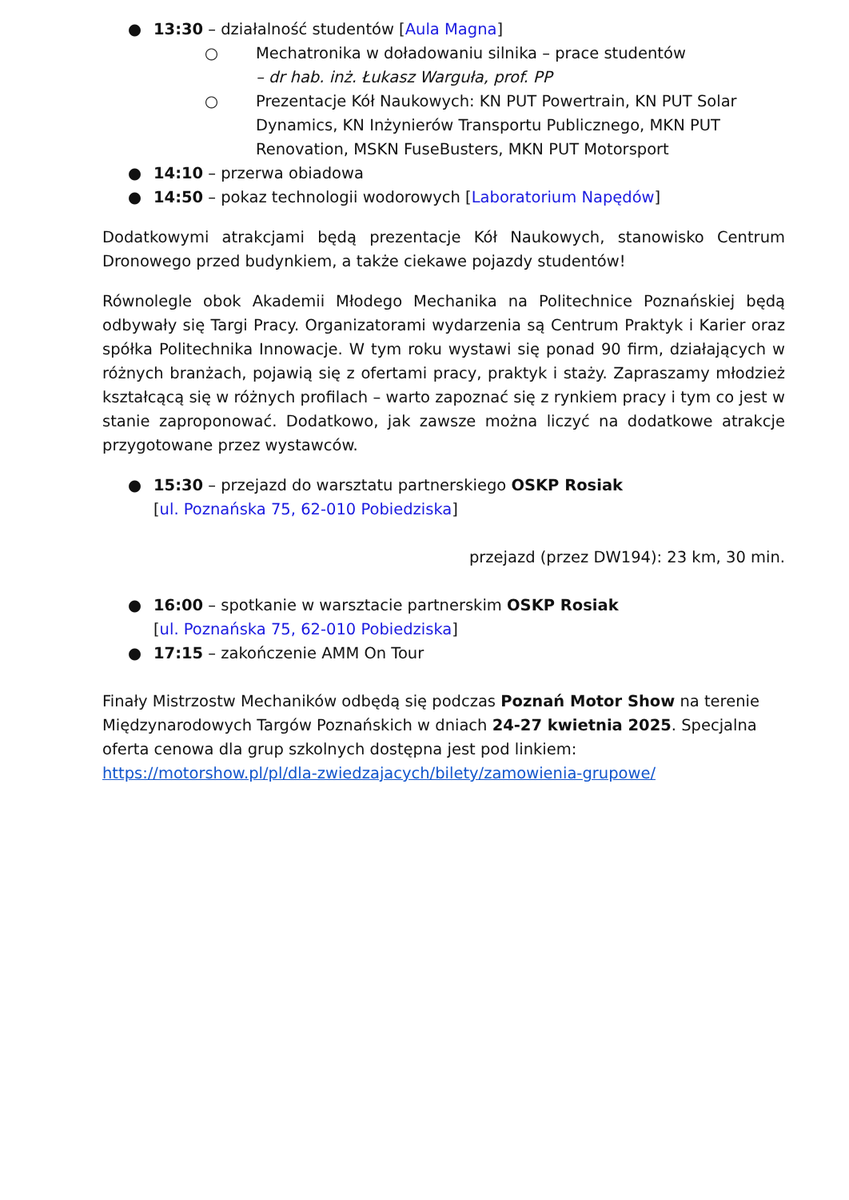● 13:30 – działalność studentów [Aula Magna]
○ Mechatronika w doładowaniu silnika – prace studentów
– dr hab. inż. Łukasz Warguła, prof. PP
○ Prezentacje Kół Naukowych: KN PUT Powertrain, KN PUT Solar Dynamics, KN Inżynierów Transportu Publicznego, MKN PUT Renovation, MSKN FuseBusters, MKN PUT Motorsport
● 14:10 – przerwa obiadowa
● 14:50 – pokaz technologii wodorowych [Laboratorium Napędów]
Dodatkowymi atrakcjami będą prezentacje Kół Naukowych, stanowisko Centrum Dronowego przed budynkiem, a także ciekawe pojazdy studentów!
Równolegle obok Akademii Młodego Mechanika na Politechnice Poznańskiej będą odbywały się Targi Pracy. Organizatorami wydarzenia są Centrum Praktyk i Karier oraz spółka Politechnika Innowacje. W tym roku wystawi się ponad 90 firm, działających w różnych branżach, pojawią się z ofertami pracy, praktyk i staży. Zapraszamy młodzież kształcącą się w różnych profilach – warto zapoznać się z rynkiem pracy i tym co jest w stanie zaproponować. Dodatkowo, jak zawsze można liczyć na dodatkowe atrakcje przygotowane przez wystawców.
● 15:30 – przejazd do warsztatu partnerskiego OSKP Rosiak
[ul. Poznańska 75, 62-010 Pobiedziska]
przejazd (przez DW194): 23 km, 30 min.
● 16:00 – spotkanie w warsztacie partnerskim OSKP Rosiak
[ul. Poznańska 75, 62-010 Pobiedziska]
● 17:15 – zakończenie AMM On Tour
Finały Mistrzostw Mechaników odbędą się podczas Poznań Motor Show na terenie Międzynarodowych Targów Poznańskich w dniach 24-27 kwietnia 2025. Specjalna oferta cenowa dla grup szkolnych dostępna jest pod linkiem: https://motorshow.pl/pl/dla-zwiedzajacych/bilety/zamowienia-grupowe/